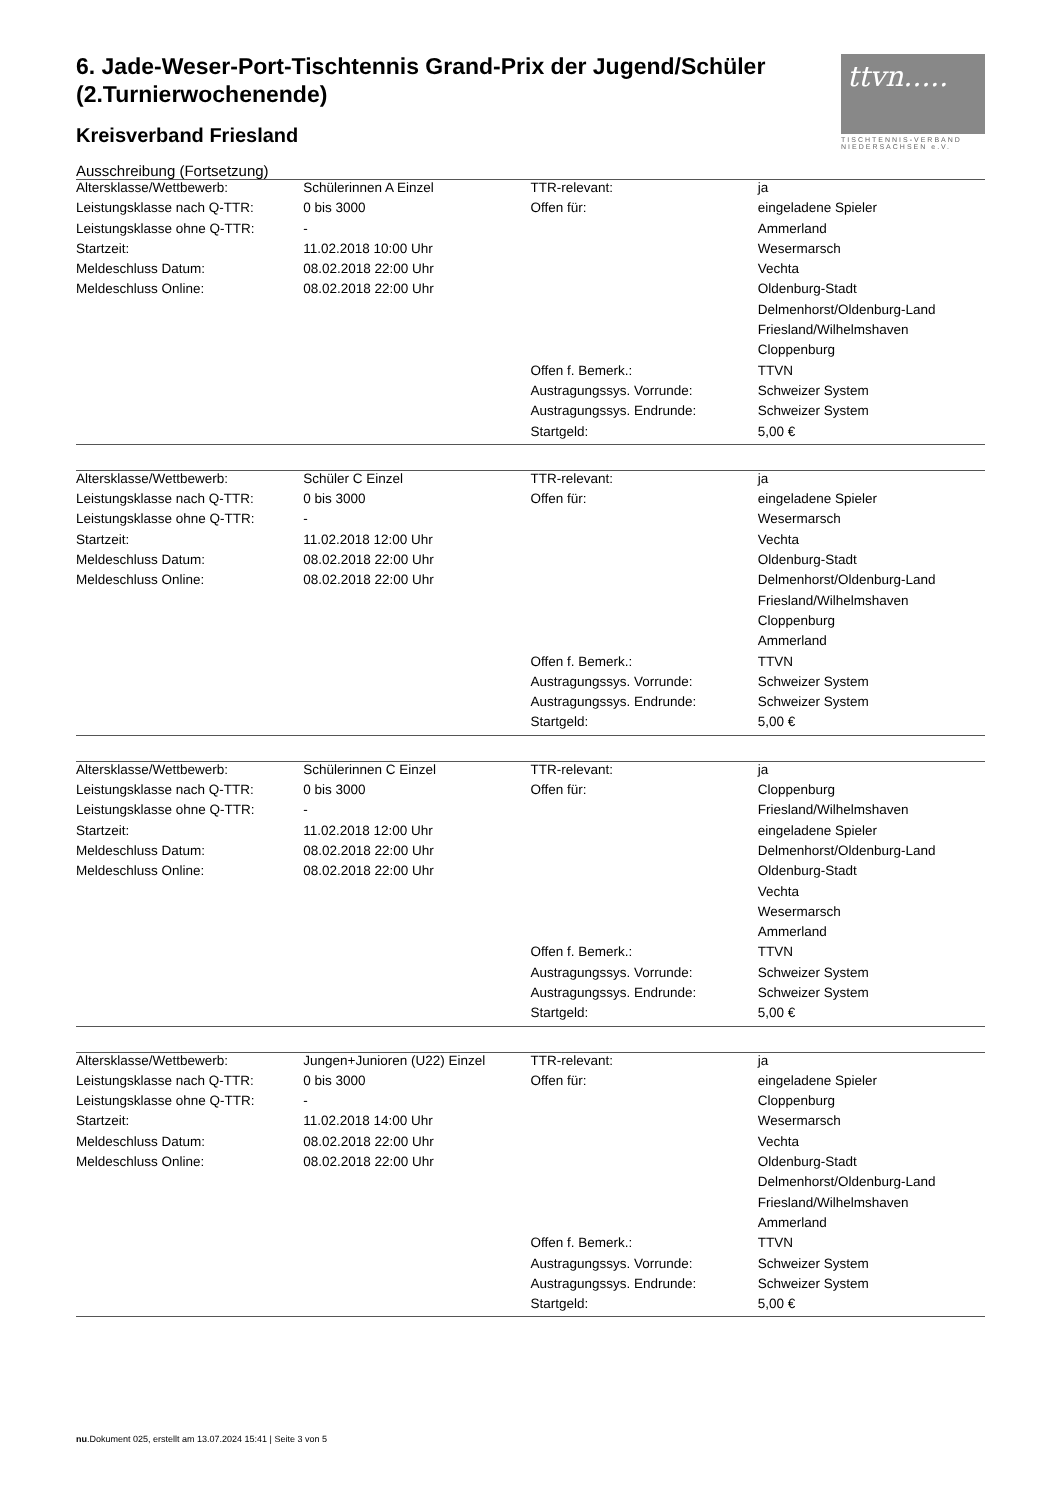6. Jade-Weser-Port-Tischtennis Grand-Prix der Jugend/Schüler (2.Turnierwochenende)
Kreisverband Friesland
ttvn.....
TISCHTENNIS-VERBAND NIEDERSACHSEN e.V.
Ausschreibung (Fortsetzung)
| Altersklasse/Wettbewerb: | Schülerinnen A Einzel | TTR-relevant: | ja |
| Leistungsklasse nach Q-TTR: | 0 bis 3000 | Offen für: | eingeladene Spieler |
| Leistungsklasse ohne Q-TTR: | - | | Ammerland |
| Startzeit: | 11.02.2018 10:00 Uhr | | Wesermarsch |
| Meldeschluss Datum: | 08.02.2018 22:00 Uhr | | Vechta |
| Meldeschluss Online: | 08.02.2018 22:00 Uhr | | Oldenburg-Stadt |
| | | | Delmenhorst/Oldenburg-Land |
| | | | Friesland/Wilhelmshaven |
| | | | Cloppenburg |
| | | Offen f. Bemerk.: | TTVN |
| | | Austragungssys. Vorrunde: | Schweizer System |
| | | Austragungssys. Endrunde: | Schweizer System |
| | | Startgeld: | 5,00 € |
| Altersklasse/Wettbewerb: | Schüler C Einzel | TTR-relevant: | ja |
| Leistungsklasse nach Q-TTR: | 0 bis 3000 | Offen für: | eingeladene Spieler |
| Leistungsklasse ohne Q-TTR: | - | | Wesermarsch |
| Startzeit: | 11.02.2018 12:00 Uhr | | Vechta |
| Meldeschluss Datum: | 08.02.2018 22:00 Uhr | | Oldenburg-Stadt |
| Meldeschluss Online: | 08.02.2018 22:00 Uhr | | Delmenhorst/Oldenburg-Land |
| | | | Friesland/Wilhelmshaven |
| | | | Cloppenburg |
| | | | Ammerland |
| | | Offen f. Bemerk.: | TTVN |
| | | Austragungssys. Vorrunde: | Schweizer System |
| | | Austragungssys. Endrunde: | Schweizer System |
| | | Startgeld: | 5,00 € |
| Altersklasse/Wettbewerb: | Schülerinnen C Einzel | TTR-relevant: | ja |
| Leistungsklasse nach Q-TTR: | 0 bis 3000 | Offen für: | Cloppenburg |
| Leistungsklasse ohne Q-TTR: | - | | Friesland/Wilhelmshaven |
| Startzeit: | 11.02.2018 12:00 Uhr | | eingeladene Spieler |
| Meldeschluss Datum: | 08.02.2018 22:00 Uhr | | Delmenhorst/Oldenburg-Land |
| Meldeschluss Online: | 08.02.2018 22:00 Uhr | | Oldenburg-Stadt |
| | | | Vechta |
| | | | Wesermarsch |
| | | | Ammerland |
| | | Offen f. Bemerk.: | TTVN |
| | | Austragungssys. Vorrunde: | Schweizer System |
| | | Austragungssys. Endrunde: | Schweizer System |
| | | Startgeld: | 5,00 € |
| Altersklasse/Wettbewerb: | Jungen+Junioren (U22) Einzel | TTR-relevant: | ja |
| Leistungsklasse nach Q-TTR: | 0 bis 3000 | Offen für: | eingeladene Spieler |
| Leistungsklasse ohne Q-TTR: | - | | Cloppenburg |
| Startzeit: | 11.02.2018 14:00 Uhr | | Wesermarsch |
| Meldeschluss Datum: | 08.02.2018 22:00 Uhr | | Vechta |
| Meldeschluss Online: | 08.02.2018 22:00 Uhr | | Oldenburg-Stadt |
| | | | Delmenhorst/Oldenburg-Land |
| | | | Friesland/Wilhelmshaven |
| | | | Ammerland |
| | | Offen f. Bemerk.: | TTVN |
| | | Austragungssys. Vorrunde: | Schweizer System |
| | | Austragungssys. Endrunde: | Schweizer System |
| | | Startgeld: | 5,00 € |
nu.Dokument 025, erstellt am 13.07.2024 15:41 | Seite 3 von 5